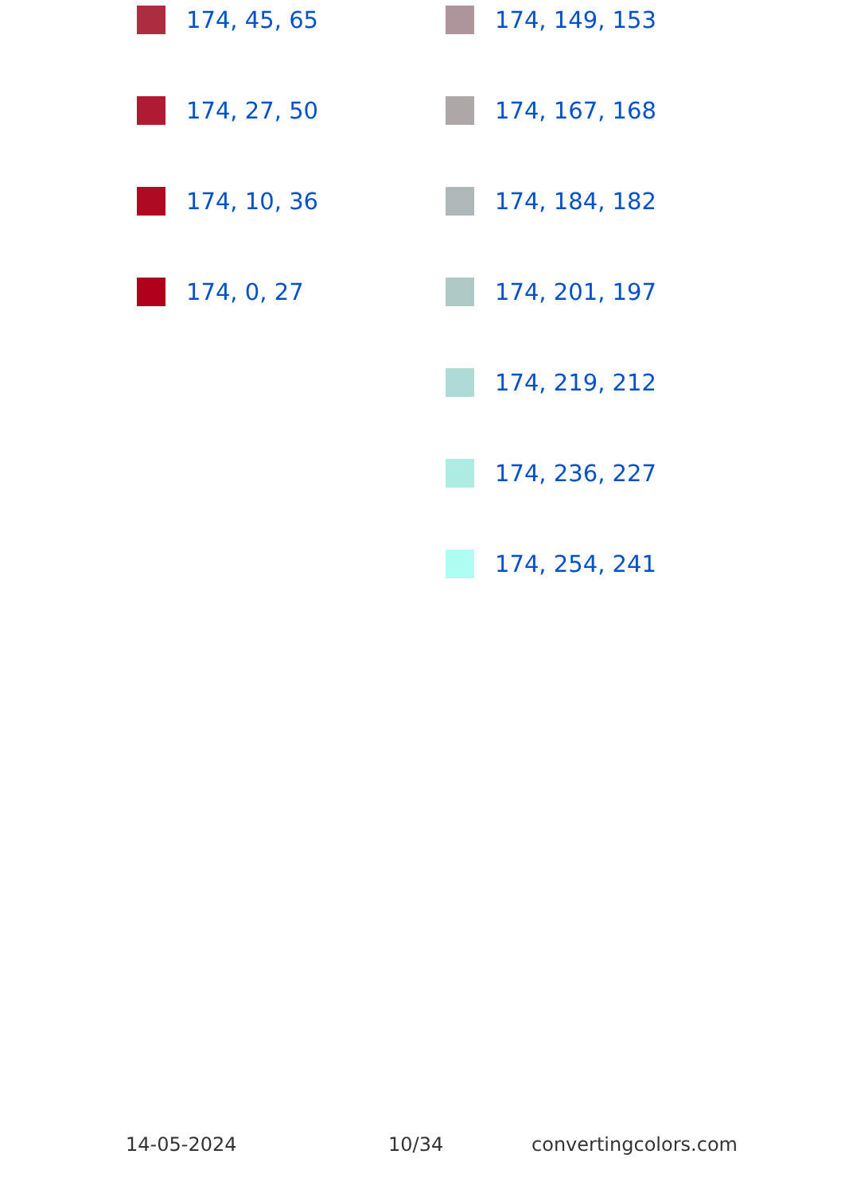174, 45, 65
174, 27, 50
174, 10, 36
174, 0, 27
174, 149, 153
174, 167, 168
174, 184, 182
174, 201, 197
174, 219, 212
174, 236, 227
174, 254, 241
14-05-2024 10/34 convertingcolors.com